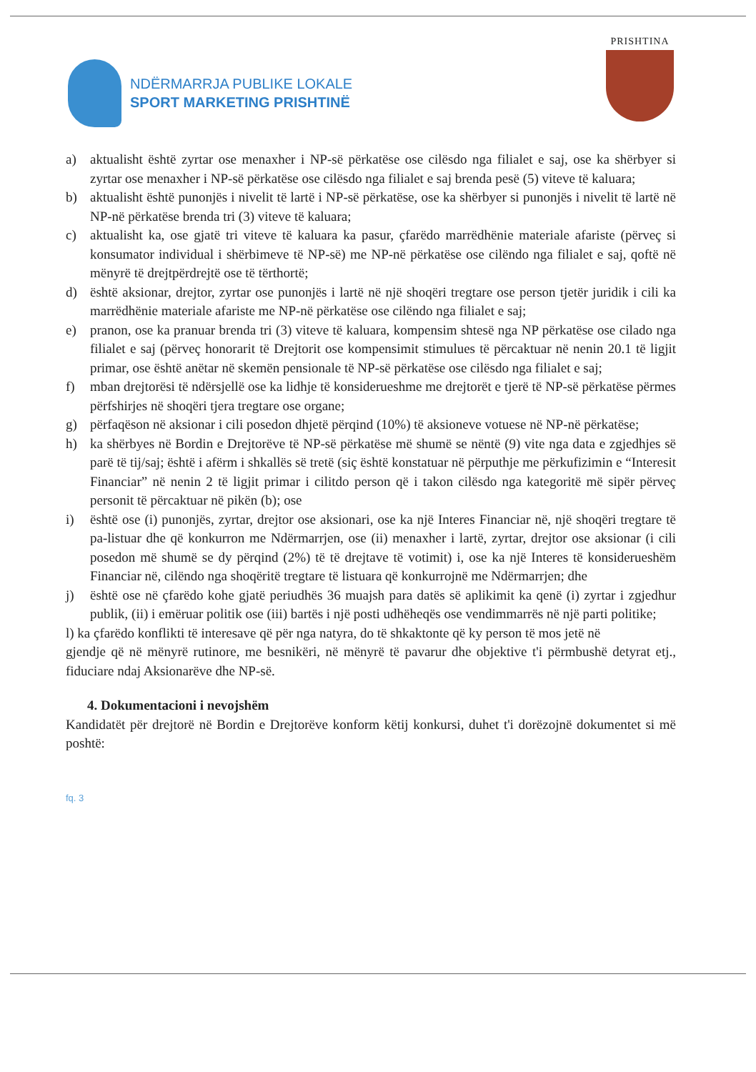NDËRMARRJA PUBLIKE LOKALE
SPORT MARKETING PRISHTINË
PRISHTINA
a) aktualisht është zyrtar ose menaxher i NP-së përkatëse ose cilësdo nga filialet e saj, ose ka shërbyer si zyrtar ose menaxher i NP-së përkatëse ose cilësdo nga filialet e saj brenda pesë (5) viteve të kaluara;
b) aktualisht është punonjës i nivelit të lartë i NP-së përkatëse, ose ka shërbyer si punonjës i nivelit të lartë në NP-në përkatëse brenda tri (3) viteve të kaluara;
c) aktualisht ka, ose gjatë tri viteve të kaluara ka pasur, çfarëdo marrëdhënie materiale afariste (përveç si konsumator individual i shërbimeve të NP-së) me NP-në përkatëse ose cilëndo nga filialet e saj, qoftë në mënyrë të drejtpërdrejtë ose të tërthortë;
d) është aksionar, drejtor, zyrtar ose punonjës i lartë në një shoqëri tregtare ose person tjetër juridik i cili ka marrëdhënie materiale afariste me NP-në përkatëse ose cilëndo nga filialet e saj;
e) pranon, ose ka pranuar brenda tri (3) viteve të kaluara, kompensim shtesë nga NP përkatëse ose cilado nga filialet e saj (përveç honorarit të Drejtorit ose kompensimit stimulues të përcaktuar në nenin 20.1 të ligjit primar, ose është anëtar në skemën pensionale të NP-së përkatëse ose cilësdo nga filialet e saj;
f) mban drejtorësi të ndërsjellë ose ka lidhje të konsiderueshme me drejtorët e tjerë të NP-së përkatëse përmes përfshirjes në shoqëri tjera tregtare ose organe;
g) përfaqëson në aksionar i cili posedon dhjetë përqind (10%) të aksioneve votuese në NP-në përkatëse;
h) ka shërbyes në Bordin e Drejtorëve të NP-së përkatëse më shumë se nëntë (9) vite nga data e zgjedhjes së parë të tij/saj; është i afërm i shkallës së tretë (siç është konstatuar në përputhje me përkufizimin e “Interesit Financiar” në nenin 2 të ligjit primar i cilitdo person që i takon cilësdo nga kategoritë më sipër përveç personit të përcaktuar në pikën (b); ose
i) është ose (i) punonjës, zyrtar, drejtor ose aksionari, ose ka një Interes Financiar në, një shoqëri tregtare të pa-listuar dhe që konkurron me Ndërmarrjen, ose (ii) menaxher i lartë, zyrtar, drejtor ose aksionar (i cili posedon më shumë se dy përqind (2%) të të drejtave të votimit) i, ose ka një Interes të konsiderueshëm Financiar në, cilëndo nga shoqëritë tregtare të listuara që konkurrojnë me Ndërmarrjen; dhe
j) është ose në çfarëdo kohe gjatë periudhës 36 muajsh para datës së aplikimit ka qenë (i) zyrtar i zgjedhur publik, (ii) i emëruar politik ose (iii) bartës i një posti udhëheqës ose vendimmarrës në një parti politike;
l) ka çfarëdo konflikti të interesave që për nga natyra, do të shkaktonte që ky person të mos jetë në
gjendje që në mënyrë rutinore, me besnikëri, në mënyrë të pavarur dhe objektive t'i përmbushë detyrat etj., fiduciare ndaj Aksionarëve dhe NP-së.
4. Dokumentacioni i nevojshëm
Kandidatët për drejtorë në Bordin e Drejtorëve konform këtij konkursi, duhet t'i dorëzojnë dokumentet si më poshtë:
fq. 3